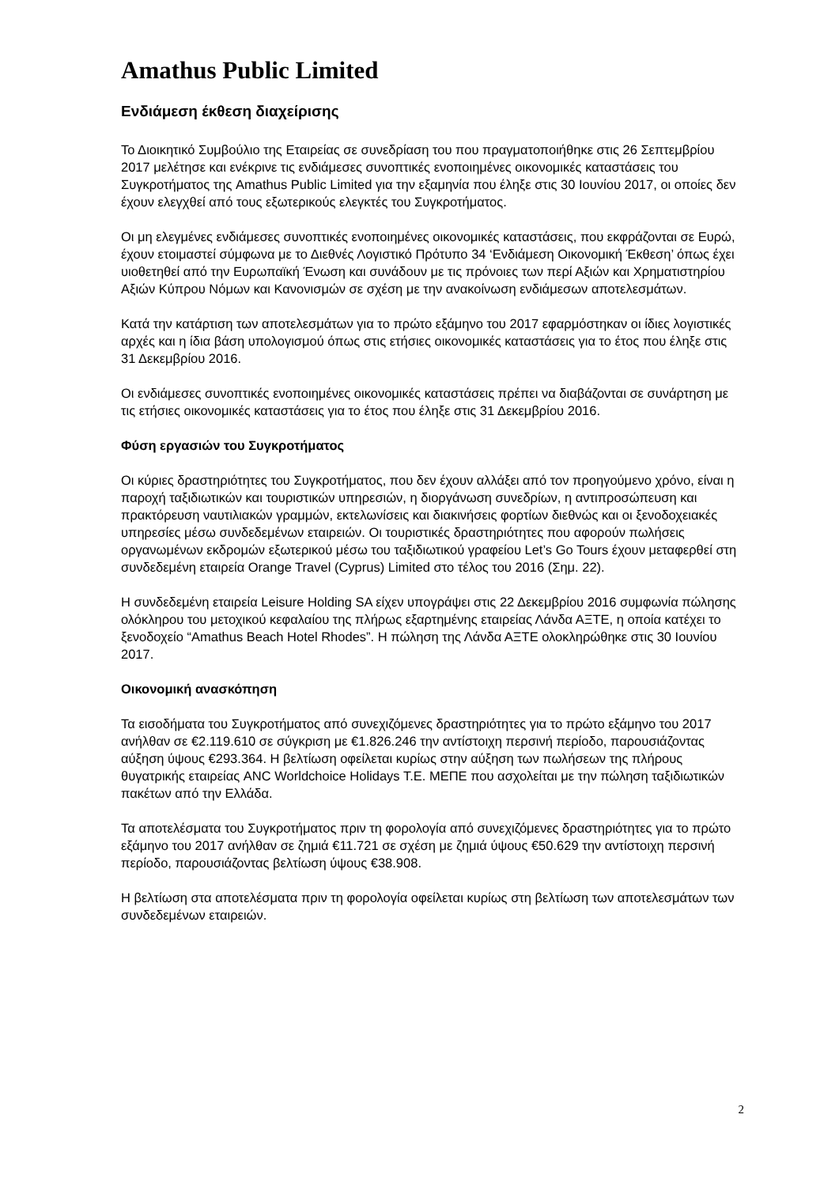Amathus Public Limited
Ενδιάμεση έκθεση διαχείρισης
Το Διοικητικό Συμβούλιο της Εταιρείας σε συνεδρίαση του που πραγματοποιήθηκε στις 26 Σεπτεμβρίου 2017 μελέτησε και ενέκρινε τις ενδιάμεσες συνοπτικές ενοποιημένες οικονομικές καταστάσεις του Συγκροτήματος της Amathus Public Limited για την εξαμηνία που έληξε στις 30 Ιουνίου 2017, οι οποίες δεν έχουν ελεγχθεί από τους εξωτερικούς ελεγκτές του Συγκροτήματος.
Οι μη ελεγμένες ενδιάμεσες συνοπτικές ενοποιημένες οικονομικές καταστάσεις, που εκφράζονται σε Ευρώ, έχουν ετοιμαστεί σύμφωνα με το Διεθνές Λογιστικό Πρότυπο 34 ‘Ενδιάμεση Οικονομική Έκθεση’ όπως έχει υιοθετηθεί από την Ευρωπαϊκή Ένωση και συνάδουν με τις πρόνοιες των περί Αξιών και Χρηματιστηρίου Αξιών Κύπρου Νόμων και Κανονισμών σε σχέση με την ανακοίνωση ενδιάμεσων αποτελεσμάτων.
Κατά την κατάρτιση των αποτελεσμάτων για το πρώτο εξάμηνο του 2017 εφαρμόστηκαν οι ίδιες λογιστικές αρχές και η ίδια βάση υπολογισμού όπως στις ετήσιες οικονομικές καταστάσεις για το έτος που έληξε στις 31 Δεκεμβρίου 2016.
Οι ενδιάμεσες συνοπτικές ενοποιημένες οικονομικές καταστάσεις πρέπει να διαβάζονται σε συνάρτηση με τις ετήσιες οικονομικές καταστάσεις για το έτος που έληξε στις 31 Δεκεμβρίου 2016.
Φύση εργασιών του Συγκροτήματος
Οι κύριες δραστηριότητες του Συγκροτήματος, που δεν έχουν αλλάξει από τον προηγούμενο χρόνο, είναι η παροχή ταξιδιωτικών και τουριστικών υπηρεσιών, η διοργάνωση συνεδρίων, η αντιπροσώπευση και πρακτόρευση ναυτιλιακών γραμμών, εκτελωνίσεις και διακινήσεις φορτίων διεθνώς και οι ξενοδοχειακές υπηρεσίες μέσω συνδεδεμένων εταιρειών. Οι τουριστικές δραστηριότητες που αφορούν πωλήσεις οργανωμένων εκδρομών εξωτερικού μέσω του ταξιδιωτικού γραφείου Let’s Go Tours έχουν μεταφερθεί στη συνδεδεμένη εταιρεία Orange Travel (Cyprus) Limited στο τέλος του 2016 (Σημ. 22).
Η συνδεδεμένη εταιρεία Leisure Holding SA είχεν υπογράψει στις 22 Δεκεμβρίου 2016 συμφωνία πώλησης ολόκληρου του μετοχικού κεφαλαίου της πλήρως εξαρτημένης εταιρείας Λάνδα ΑΞΤΕ, η οποία κατέχει το ξενοδοχείο “Amathus Beach Hotel Rhodes”. Η πώληση της Λάνδα ΑΞΤΕ ολοκληρώθηκε στις 30 Ιουνίου 2017.
Οικονομική ανασκόπηση
Τα εισοδήματα του Συγκροτήματος από συνεχιζόμενες δραστηριότητες για το πρώτο εξάμηνο του 2017 ανήλθαν σε €2.119.610 σε σύγκριση με €1.826.246 την αντίστοιχη περσινή περίοδο, παρουσιάζοντας αύξηση ύψους €293.364. Η βελτίωση οφείλεται κυρίως στην αύξηση των πωλήσεων της πλήρους θυγατρικής εταιρείας ANC Worldchoice Holidays T.E. ΜΕΠΕ που ασχολείται με την πώληση ταξιδιωτικών πακέτων από την Ελλάδα.
Τα αποτελέσματα του Συγκροτήματος πριν τη φορολογία από συνεχιζόμενες δραστηριότητες για το πρώτο εξάμηνο του 2017 ανήλθαν σε ζημιά €11.721 σε σχέση με ζημιά ύψους €50.629 την αντίστοιχη περσινή περίοδο, παρουσιάζοντας βελτίωση ύψους €38.908.
Η βελτίωση στα αποτελέσματα πριν τη φορολογία οφείλεται κυρίως στη βελτίωση των αποτελεσμάτων των συνδεδεμένων εταιρειών.
2